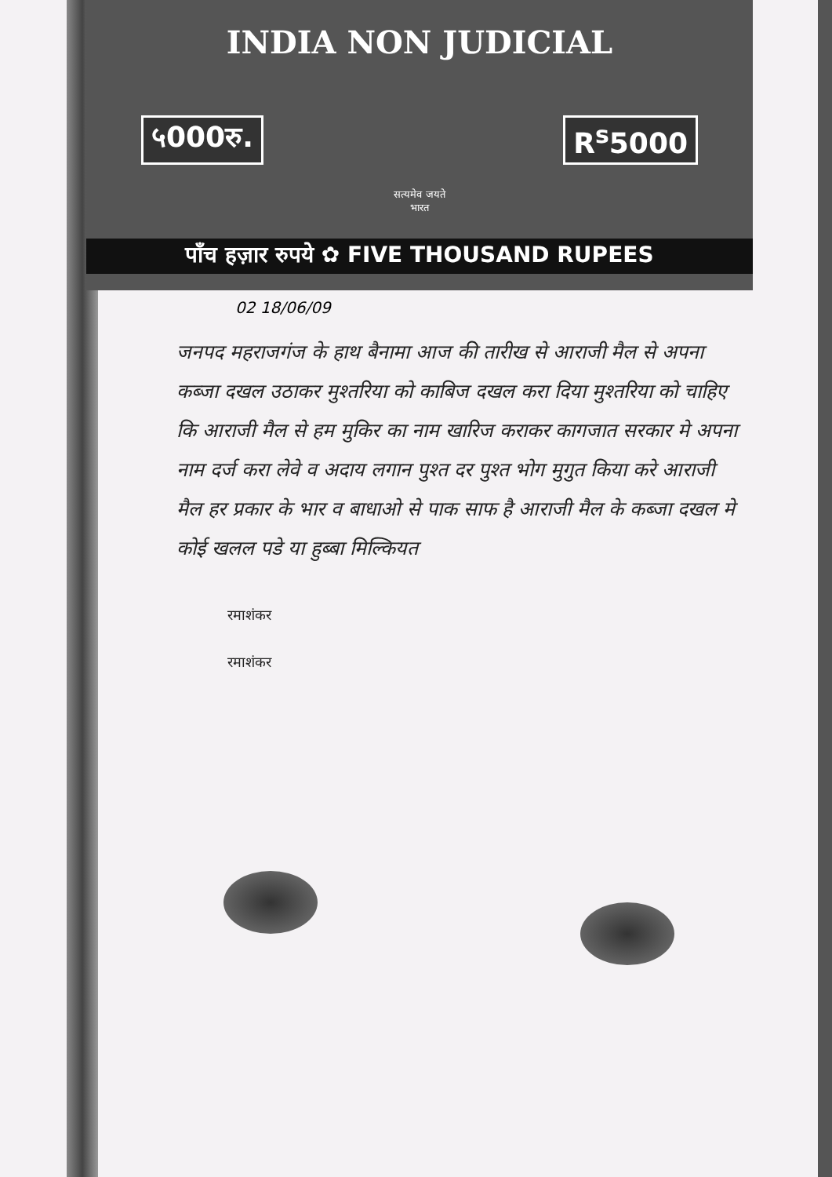INDIA NON JUDICIAL
५000रु. R<sup>s</sup>5000
सत्यमेव जयते
भारत
पाँच हज़ार रुपये ✿ FIVE THOUSAND RUPEES
02 18/06/09
जनपद महराजगंज के हाथ बैनामा आज की तारीख से आराजी मैल से अपना कब्जा दखल उठाकर मुश्तरिया को काबिज दखल करा दिया मुश्तरिया को चाहिए कि आराजी मैल से हम मुकिर का नाम खारिज कराकर कागजात सरकार मे अपना नाम दर्ज करा लेवे व अदाय लगान पुश्त दर पुश्त भोग मुगुत किया करे आराजी मैल हर प्रकार के भार व बाधाओ से पाक साफ है आराजी मैल के कब्जा दखल मे कोई खलल पडे या हुब्बा मिल्कियत
रमाशंकर
रमाशंकर